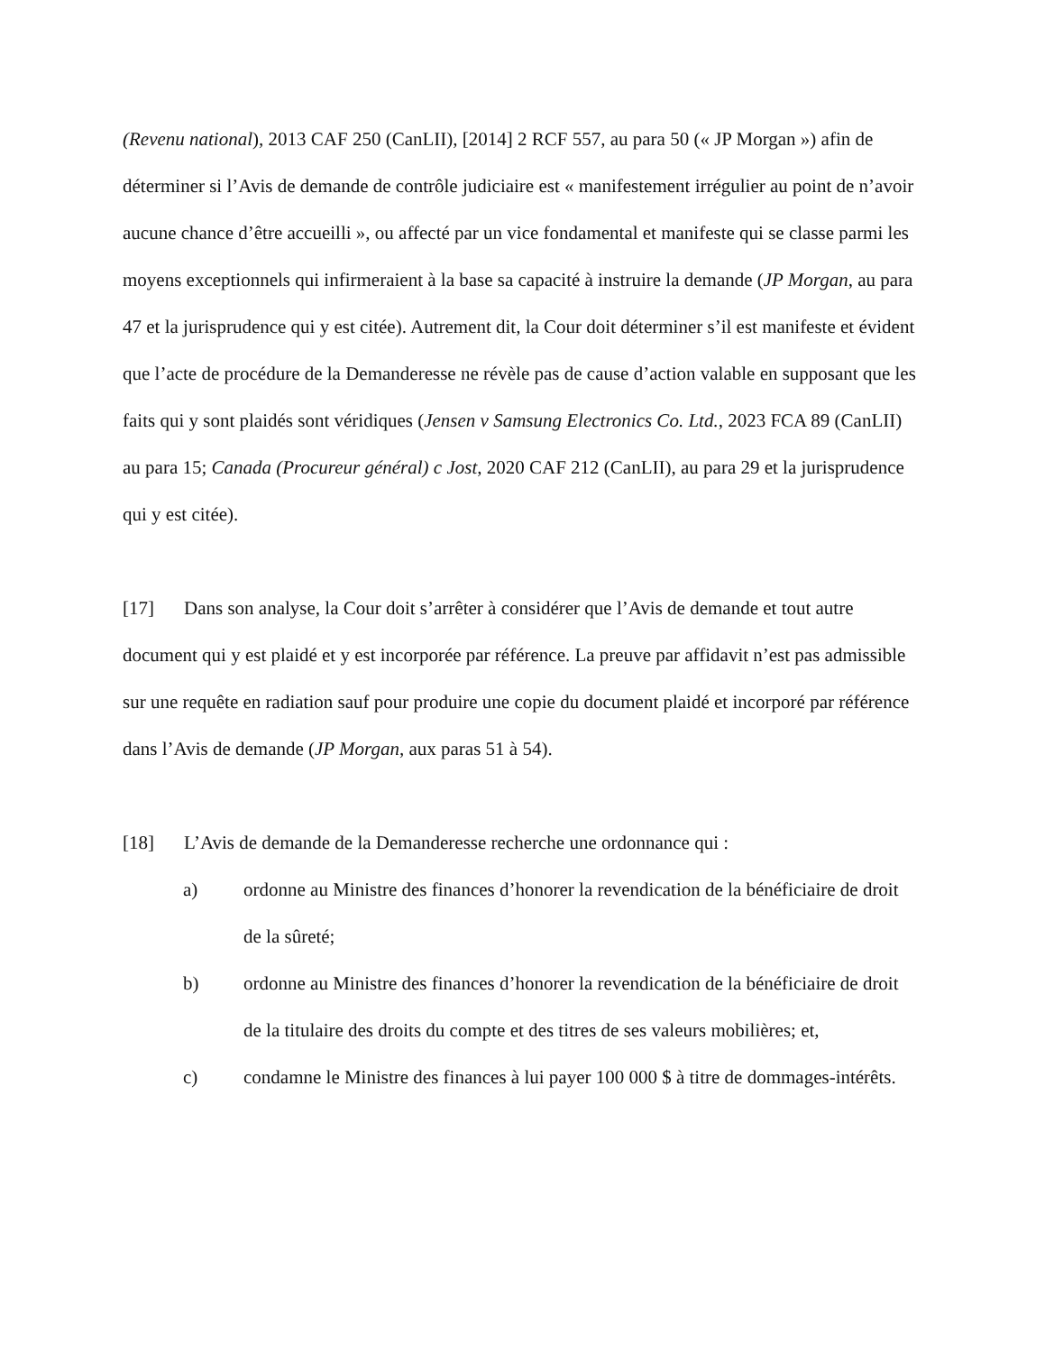(Revenu national), 2013 CAF 250 (CanLII), [2014] 2 RCF 557, au para 50 (« JP Morgan ») afin de déterminer si l’Avis de demande de contrôle judiciaire est « manifestement irrégulier au point de n’avoir aucune chance d’être accueilli », ou affecté par un vice fondamental et manifeste qui se classe parmi les moyens exceptionnels qui infirmeraient à la base sa capacité à instruire la demande (JP Morgan, au para 47 et la jurisprudence qui y est citée). Autrement dit, la Cour doit déterminer s’il est manifeste et évident que l’acte de procédure de la Demanderesse ne révèle pas de cause d’action valable en supposant que les faits qui y sont plaidés sont véridiques (Jensen v Samsung Electronics Co. Ltd., 2023 FCA 89 (CanLII) au para 15; Canada (Procureur général) c Jost, 2020 CAF 212 (CanLII), au para 29 et la jurisprudence qui y est citée).
[17] Dans son analyse, la Cour doit s’arrêter à considérer que l’Avis de demande et tout autre document qui y est plaidé et y est incorporée par référence. La preuve par affidavit n’est pas admissible sur une requête en radiation sauf pour produire une copie du document plaidé et incorporé par référence dans l’Avis de demande (JP Morgan, aux paras 51 à 54).
[18] L’Avis de demande de la Demanderesse recherche une ordonnance qui :
a) ordonne au Ministre des finances d’honorer la revendication de la bénéficiaire de droit de la sûreté;
b) ordonne au Ministre des finances d’honorer la revendication de la bénéficiaire de droit de la titulaire des droits du compte et des titres de ses valeurs mobilières; et,
c) condamne le Ministre des finances à lui payer 100 000 $ à titre de dommages-intérêts.